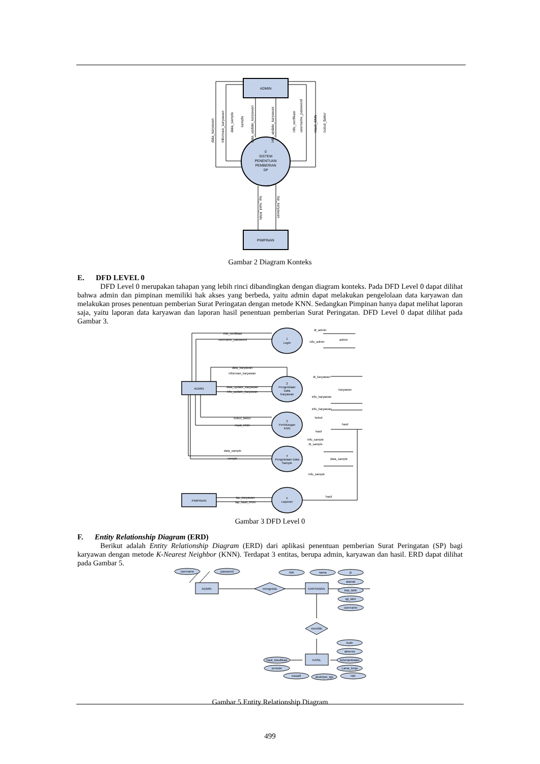ADMIN
0
SISTEM
PENENTUAN
PEMBERIAN
SP
PIMPINAN
data_karyawan
Informasi_karyawan
data_sample
sample
data_update_karyawan
info_update_karyawan
info_verifikasi
username_password
Hasil_KNN
bobot_faktor
lap_hasil_KNN
lap_karyawan
Gambar 2 Diagram Konteks
E. DFD LEVEL 0
DFD Level 0 merupakan tahapan yang lebih rinci dibandingkan dengan diagram konteks. Pada DFD Level 0 dapat dilihat bahwa admin dan pimpinan memiliki hak akses yang berbeda, yaitu admin dapat melakukan pengelolaan data karyawan dan melakukan proses penentuan pemberian Surat Peringatan dengan metode KNN. Sedangkan Pimpinan hanya dapat melihat laporan saja, yaitu laporan data karyawan dan laporan hasil penentuan pemberian Surat Peringatan. DFD Level 0 dapat dilihat pada Gambar 3.
ADMIN
PIMPINAN
1
Login
2
Pengelolaan
Data
Karyawan
3
Perhitungan
KNN
4
Pengelolaan Data
Sample
5
Laporan
admin
karyawan
hasil
data_sample
info_verifikasi
username_password
data_karyawan
informasi_karyawan
data_update_karyawan
info_update_karyawan
bobot_faktor
Hasil_KNN
data_sample
sample
lap_karyawan
lap_hasil_KNN
dt_admin
info_admin
dt_karyawan
info_karyawan
info_karyawan
bobot
hasil
info_sample
dt_sample
info_sample
hasil
Gambar 3 DFD Level 0
F. Entity Relationship Diagram (ERD)
Berikut adalah Entity Relationship Diagram (ERD) dari aplikasi penentuan pemberian Surat Peringatan (SP) bagi karyawan dengan metode K-Nearest Neighbor (KNN). Terdapat 3 entitas, berupa admin, karyawan dan hasil. ERD dapat dilihat pada Gambar 5.
username
password
ADMIN
mengelola
KARYAWAN
NIK
nama
jk
alamat
tmp_lahir
tgl_lahir
username
memiliki
HASIL
kode
absensi
keterlambatan
Lama_kerja
NIK
hasil_klasifikasi
periode
inisiatif
deskripsi_tgs
Gambar 5 Entity Relationship Diagram
499